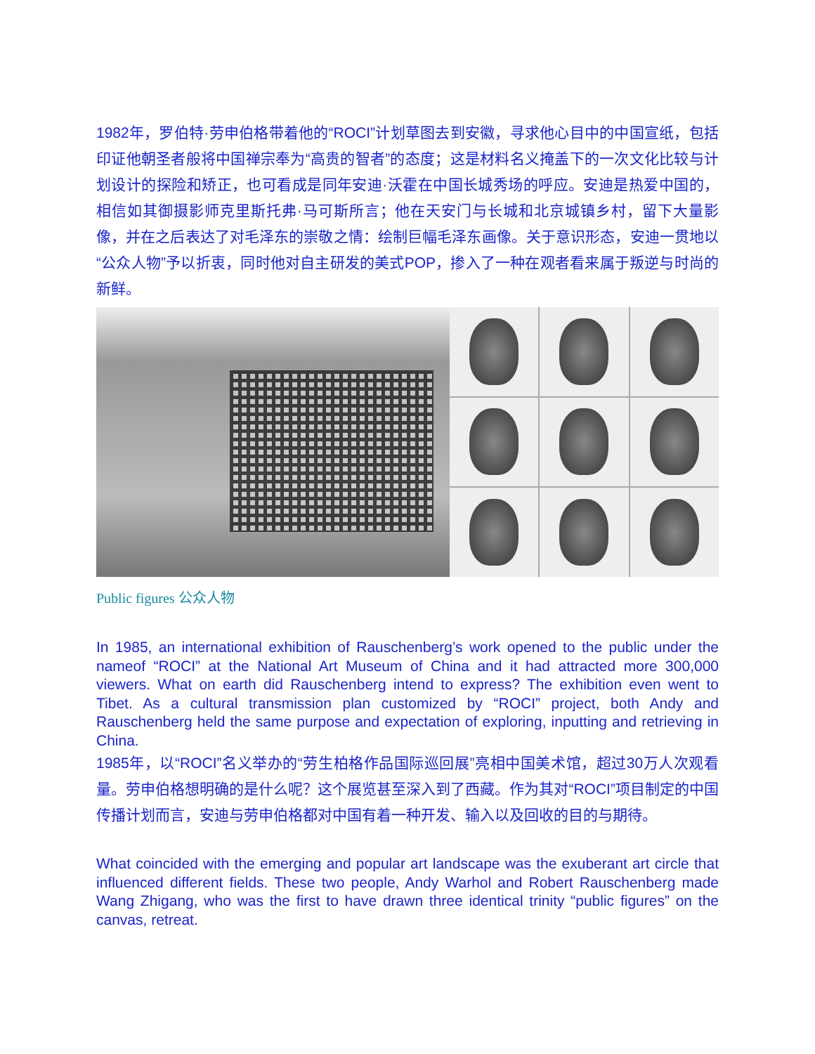1982年，罗伯特·劳申伯格带着他的“ROCI”计划草图去到安徽，寻求他心目中的中国宣纸，包括印证他朝圣者般将中国禅宗奉为“高贵的智者”的态度；这是材料名义掩盖下的一次文化比较与计划设计的探险和矫正，也可看成是同年安迪·沃霍在中国长城秀场的呼应。安迪是热爱中国的，相信如其御摄影师克里斯托弗·马可斯所言；他在天安门与长城和北京城镇乡村，留下大量影像，并在之后表达了对毛泽东的崇敬之情：绘制巨幅毛泽东画像。关于意识形态，安迪一贯地以“公众人物”予以折衷，同时他对自主研发的美式POP，掺入了一种在观者看来属于叛逆与时尚的新鲜。
Public figures 公众人物
In 1985, an international exhibition of Rauschenberg’s work opened to the public under the nameof “ROCI” at the National Art Museum of China and it had attracted more 300,000 viewers. What on earth did Rauschenberg intend to express? The exhibition even went to Tibet. As a cultural transmission plan customized by “ROCI” project, both Andy and Rauschenberg held the same purpose and expectation of exploring, inputting and retrieving in China.
1985年，以“ROCI”名义举办的“劳生柏格作品国际巡回展”亮相中国美术馆，超过30万人次观看量。劳申伯格想明确的是什么呢？这个展览甚至深入到了西藏。作为其对“ROCI”项目制定的中国传播计划而言，安迪与劳申伯格都对中国有着一种开发、输入以及回收的目的与期待。
What coincided with the emerging and popular art landscape was the exuberant art circle that influenced different fields. These two people, Andy Warhol and Robert Rauschenberg made Wang Zhigang, who was the first to have drawn three identical trinity “public figures” on the canvas, retreat.